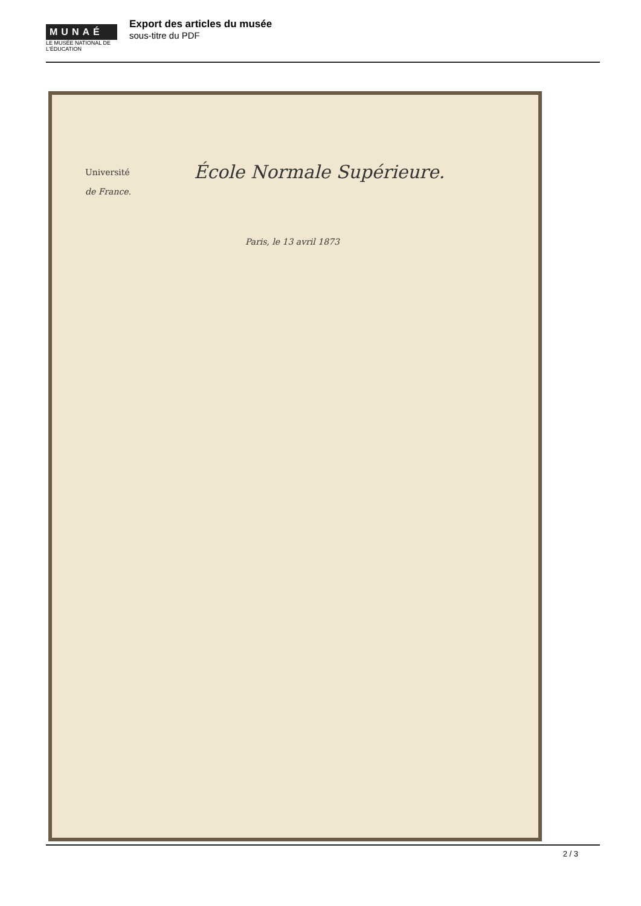MUNAÉ
LE MUSÉE NATIONAL DE L'ÉDUCATION
Export des articles du musée
sous-titre du PDF
Université
de France.
École Normale Supérieure.
Paris, le 13 avril 1873
2 / 3